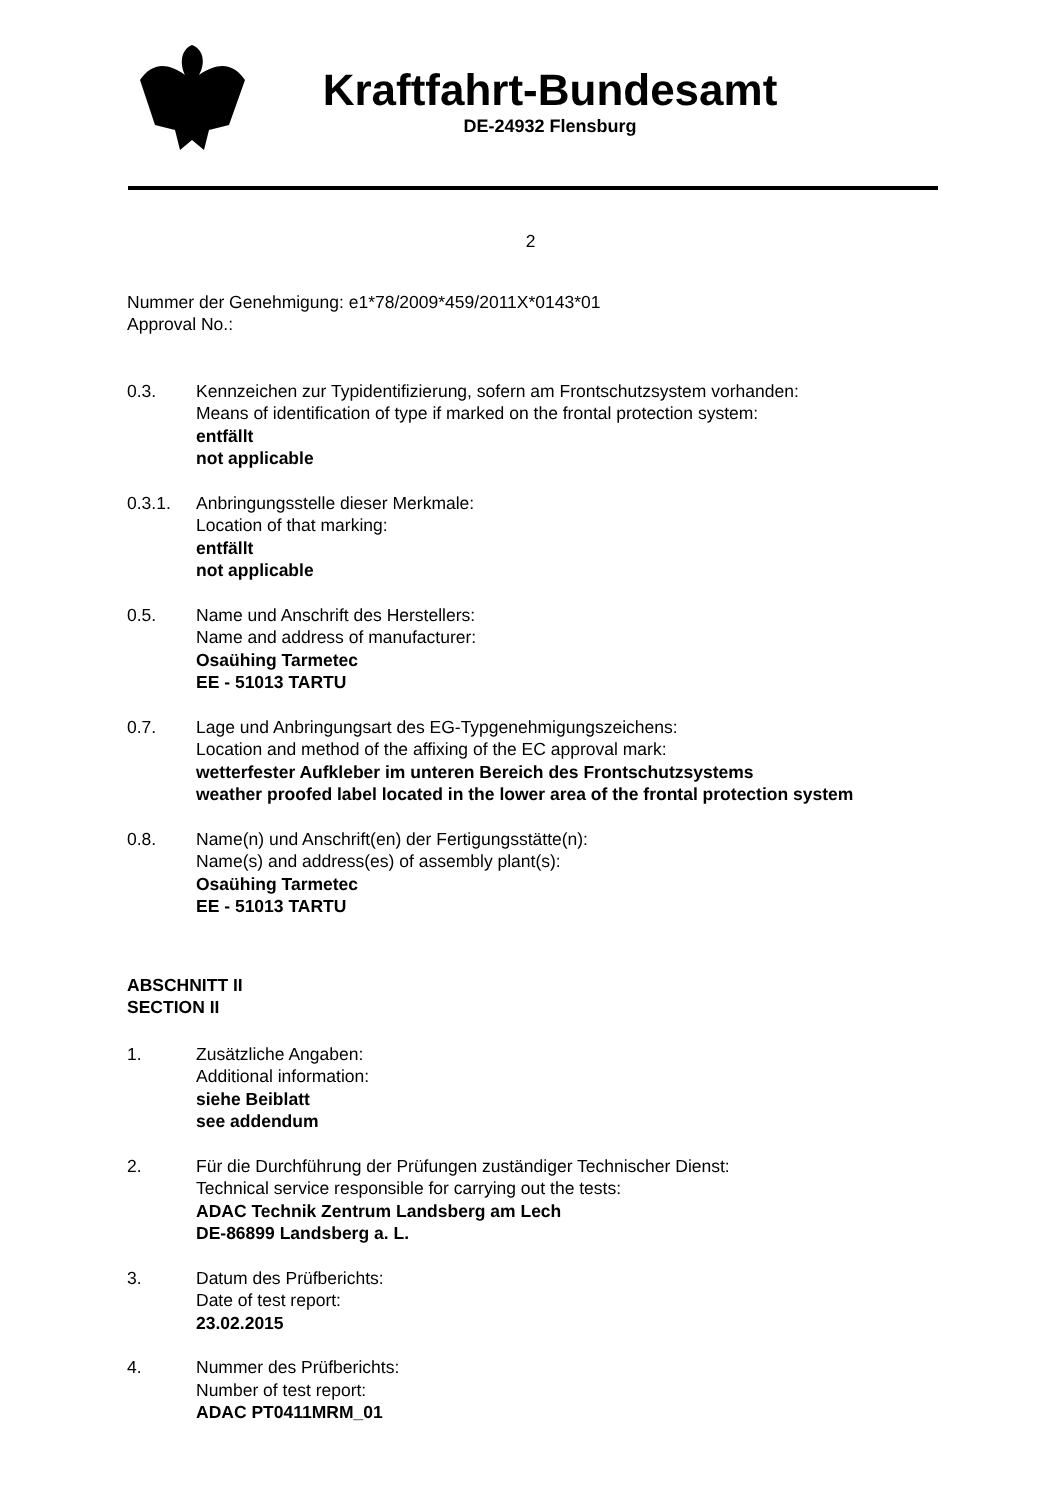Kraftfahrt-Bundesamt
DE-24932 Flensburg
2
Nummer der Genehmigung: e1*78/2009*459/2011X*0143*01
Approval No.:
0.3. Kennzeichen zur Typidentifizierung, sofern am Frontschutzsystem vorhanden:
Means of identification of type if marked on the frontal protection system:
entfällt
not applicable
0.3.1. Anbringungsstelle dieser Merkmale:
Location of that marking:
entfällt
not applicable
0.5. Name und Anschrift des Herstellers:
Name and address of manufacturer:
Osaühing Tarmetec
EE - 51013 TARTU
0.7. Lage und Anbringungsart des EG-Typgenehmigungszeichens:
Location and method of the affixing of the EC approval mark:
wetterfester Aufkleber im unteren Bereich des Frontschutzsystems
weather proofed label located in the lower area of the frontal protection system
0.8. Name(n) und Anschrift(en) der Fertigungsstätte(n):
Name(s) and address(es) of assembly plant(s):
Osaühing Tarmetec
EE - 51013 TARTU
ABSCHNITT II
SECTION II
1. Zusätzliche Angaben:
Additional information:
siehe Beiblatt
see addendum
2. Für die Durchführung der Prüfungen zuständiger Technischer Dienst:
Technical service responsible for carrying out the tests:
ADAC Technik Zentrum Landsberg am Lech
DE-86899 Landsberg a. L.
3. Datum des Prüfberichts:
Date of test report:
23.02.2015
4. Nummer des Prüfberichts:
Number of test report:
ADAC PT0411MRM_01